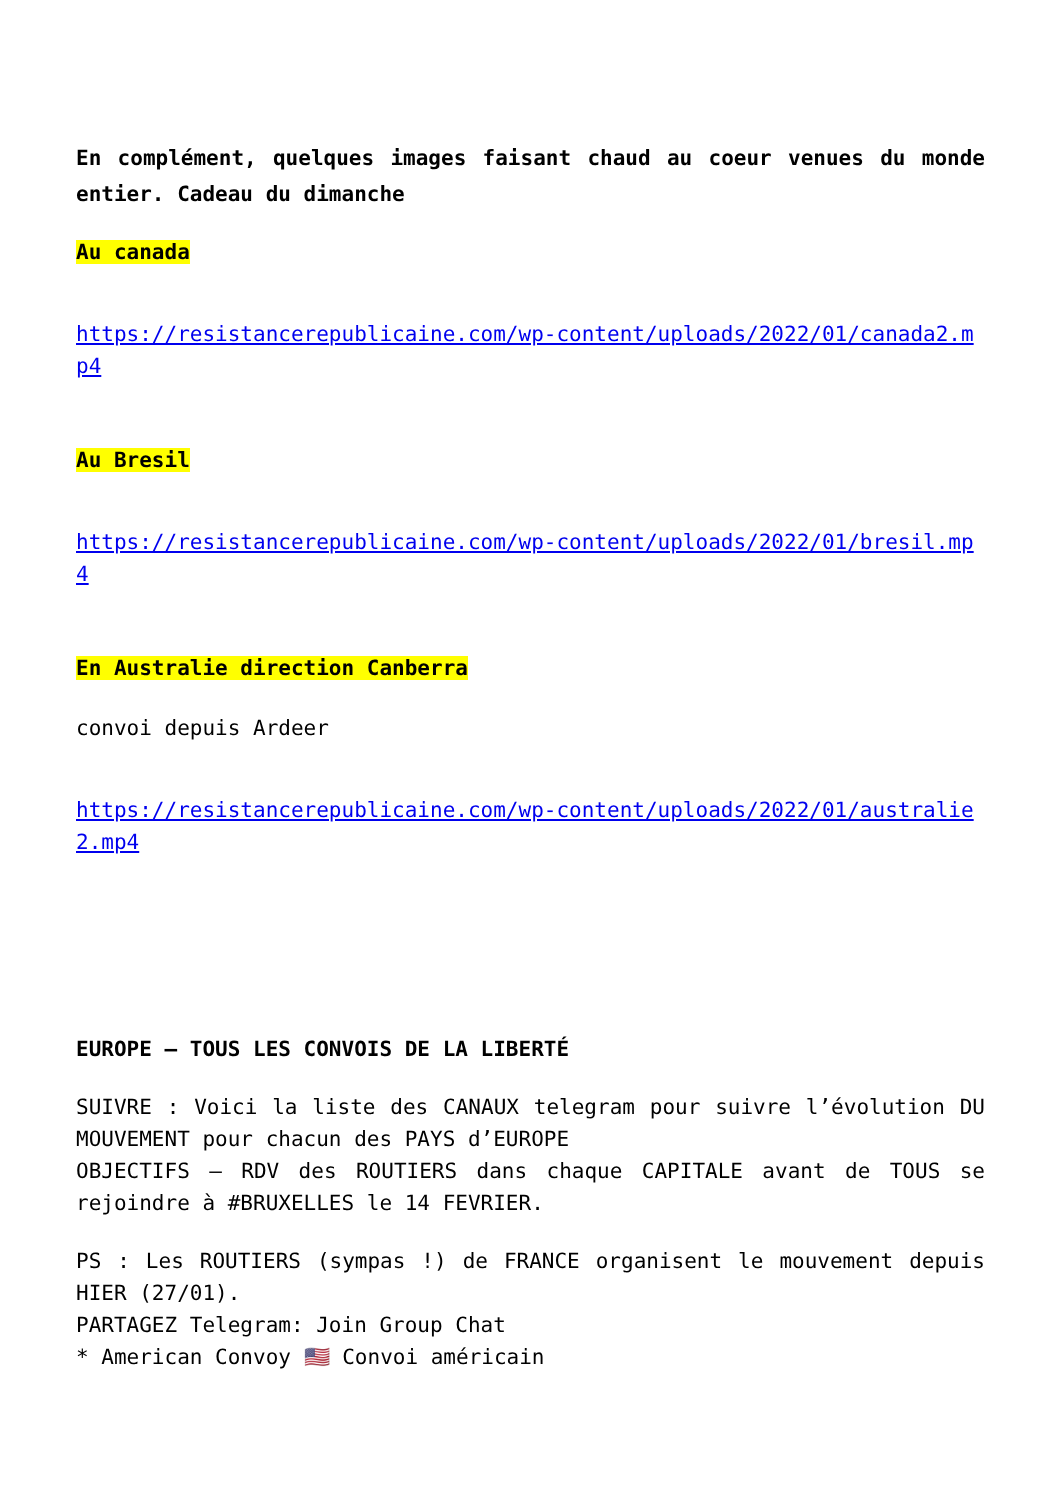En complément, quelques images faisant chaud au coeur venues du monde entier. Cadeau du dimanche
Au canada
https://resistancerepublicaine.com/wp-content/uploads/2022/01/canada2.mp4
Au Bresil
https://resistancerepublicaine.com/wp-content/uploads/2022/01/bresil.mp4
En Australie direction Canberra
convoi depuis Ardeer
https://resistancerepublicaine.com/wp-content/uploads/2022/01/australie2.mp4
EUROPE – TOUS LES CONVOIS DE LA LIBERTÉ
SUIVRE : Voici la liste des CANAUX telegram pour suivre l’évolution DU MOUVEMENT pour chacun des PAYS d’EUROPE
OBJECTIFS – RDV des ROUTIERS dans chaque CAPITALE avant de TOUS se rejoindre à #BRUXELLES le 14 FEVRIER.
PS : Les ROUTIERS (sympas !) de FRANCE organisent le mouvement depuis HIER (27/01).
PARTAGEZ Telegram: Join Group Chat
* American Convoy 🇺🇸 Convoi américain